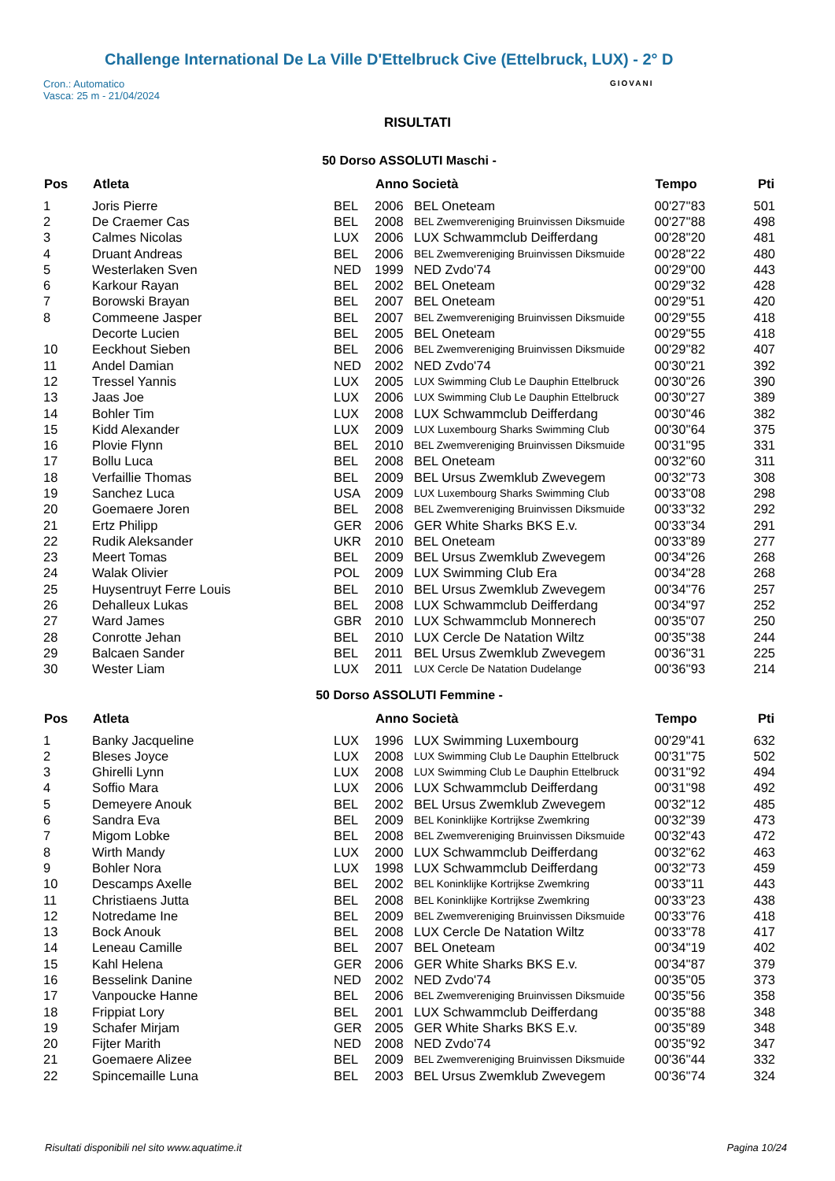Challenge International De La Ville D'Ettelbruck Cive (Ettelbruck, LUX) - 2° D
Cron.: Automatico
Vasca: 25 m - 21/04/2024
GIOVANI
RISULTATI
50 Dorso ASSOLUTI Maschi -
| Pos | Atleta | | Anno Società | | Tempo | Pti |
| --- | --- | --- | --- | --- | --- | --- |
| 1 | Joris Pierre | BEL | 2006 | BEL Oneteam | 00'27''83 | 501 |
| 2 | De Craemer Cas | BEL | 2008 | BEL Zwemvereniging Bruinvissen Diksmuide | 00'27''88 | 498 |
| 3 | Calmes Nicolas | LUX | 2006 | LUX Schwammclub Deifferdang | 00'28''20 | 481 |
| 4 | Druant Andreas | BEL | 2006 | BEL Zwemvereniging Bruinvissen Diksmuide | 00'28''22 | 480 |
| 5 | Westerlaken Sven | NED | 1999 | NED Zvdo'74 | 00'29''00 | 443 |
| 6 | Karkour Rayan | BEL | 2002 | BEL Oneteam | 00'29''32 | 428 |
| 7 | Borowski Brayan | BEL | 2007 | BEL Oneteam | 00'29''51 | 420 |
| 8 | Commeene Jasper | BEL | 2007 | BEL Zwemvereniging Bruinvissen Diksmuide | 00'29''55 | 418 |
| | Decorte Lucien | BEL | 2005 | BEL Oneteam | 00'29''55 | 418 |
| 10 | Eeckhout Sieben | BEL | 2006 | BEL Zwemvereniging Bruinvissen Diksmuide | 00'29''82 | 407 |
| 11 | Andel Damian | NED | 2002 | NED Zvdo'74 | 00'30''21 | 392 |
| 12 | Tressel Yannis | LUX | 2005 | LUX Swimming Club Le Dauphin Ettelbruck | 00'30''26 | 390 |
| 13 | Jaas Joe | LUX | 2006 | LUX Swimming Club Le Dauphin Ettelbruck | 00'30''27 | 389 |
| 14 | Bohler Tim | LUX | 2008 | LUX Schwammclub Deifferdang | 00'30''46 | 382 |
| 15 | Kidd Alexander | LUX | 2009 | LUX Luxembourg Sharks Swimming Club | 00'30''64 | 375 |
| 16 | Plovie Flynn | BEL | 2010 | BEL Zwemvereniging Bruinvissen Diksmuide | 00'31''95 | 331 |
| 17 | Bollu Luca | BEL | 2008 | BEL Oneteam | 00'32''60 | 311 |
| 18 | Verfaillie Thomas | BEL | 2009 | BEL Ursus Zwemklub Zwevegem | 00'32''73 | 308 |
| 19 | Sanchez Luca | USA | 2009 | LUX Luxembourg Sharks Swimming Club | 00'33''08 | 298 |
| 20 | Goemaere Joren | BEL | 2008 | BEL Zwemvereniging Bruinvissen Diksmuide | 00'33''32 | 292 |
| 21 | Ertz Philipp | GER | 2006 | GER White Sharks BKS E.v. | 00'33''34 | 291 |
| 22 | Rudik Aleksander | UKR | 2010 | BEL Oneteam | 00'33''89 | 277 |
| 23 | Meert Tomas | BEL | 2009 | BEL Ursus Zwemklub Zwevegem | 00'34''26 | 268 |
| 24 | Walak Olivier | POL | 2009 | LUX Swimming Club Era | 00'34''28 | 268 |
| 25 | Huysentruyt Ferre Louis | BEL | 2010 | BEL Ursus Zwemklub Zwevegem | 00'34''76 | 257 |
| 26 | Dehalleux Lukas | BEL | 2008 | LUX Schwammclub Deifferdang | 00'34''97 | 252 |
| 27 | Ward James | GBR | 2010 | LUX Schwammclub Monnerech | 00'35''07 | 250 |
| 28 | Conrotte Jehan | BEL | 2010 | LUX Cercle De Natation Wiltz | 00'35''38 | 244 |
| 29 | Balcaen Sander | BEL | 2011 | BEL Ursus Zwemklub Zwevegem | 00'36''31 | 225 |
| 30 | Wester Liam | LUX | 2011 | LUX Cercle De Natation Dudelange | 00'36''93 | 214 |
50 Dorso ASSOLUTI Femmine -
| Pos | Atleta | | Anno Società | | Tempo | Pti |
| --- | --- | --- | --- | --- | --- | --- |
| 1 | Banky Jacqueline | LUX | 1996 | LUX Swimming Luxembourg | 00'29''41 | 632 |
| 2 | Bleses Joyce | LUX | 2008 | LUX Swimming Club Le Dauphin Ettelbruck | 00'31''75 | 502 |
| 3 | Ghirelli Lynn | LUX | 2008 | LUX Swimming Club Le Dauphin Ettelbruck | 00'31''92 | 494 |
| 4 | Soffio Mara | LUX | 2006 | LUX Schwammclub Deifferdang | 00'31''98 | 492 |
| 5 | Demeyere Anouk | BEL | 2002 | BEL Ursus Zwemklub Zwevegem | 00'32''12 | 485 |
| 6 | Sandra Eva | BEL | 2009 | BEL Koninklijke Kortrijkse Zwemkring | 00'32''39 | 473 |
| 7 | Migom Lobke | BEL | 2008 | BEL Zwemvereniging Bruinvissen Diksmuide | 00'32''43 | 472 |
| 8 | Wirth Mandy | LUX | 2000 | LUX Schwammclub Deifferdang | 00'32''62 | 463 |
| 9 | Bohler Nora | LUX | 1998 | LUX Schwammclub Deifferdang | 00'32''73 | 459 |
| 10 | Descamps Axelle | BEL | 2002 | BEL Koninklijke Kortrijkse Zwemkring | 00'33''11 | 443 |
| 11 | Christiaens Jutta | BEL | 2008 | BEL Koninklijke Kortrijkse Zwemkring | 00'33''23 | 438 |
| 12 | Notredame Ine | BEL | 2009 | BEL Zwemvereniging Bruinvissen Diksmuide | 00'33''76 | 418 |
| 13 | Bock Anouk | BEL | 2008 | LUX Cercle De Natation Wiltz | 00'33''78 | 417 |
| 14 | Leneau Camille | BEL | 2007 | BEL Oneteam | 00'34''19 | 402 |
| 15 | Kahl Helena | GER | 2006 | GER White Sharks BKS E.v. | 00'34''87 | 379 |
| 16 | Besselink Danine | NED | 2002 | NED Zvdo'74 | 00'35''05 | 373 |
| 17 | Vanpoucke Hanne | BEL | 2006 | BEL Zwemvereniging Bruinvissen Diksmuide | 00'35''56 | 358 |
| 18 | Frippiat Lory | BEL | 2001 | LUX Schwammclub Deifferdang | 00'35''88 | 348 |
| 19 | Schafer Mirjam | GER | 2005 | GER White Sharks BKS E.v. | 00'35''89 | 348 |
| 20 | Fijter Marith | NED | 2008 | NED Zvdo'74 | 00'35''92 | 347 |
| 21 | Goemaere Alizee | BEL | 2009 | BEL Zwemvereniging Bruinvissen Diksmuide | 00'36''44 | 332 |
| 22 | Spincemaille Luna | BEL | 2003 | BEL Ursus Zwemklub Zwevegem | 00'36''74 | 324 |
Risultati disponibili nel sito www.aquatime.it Pagina 10/24